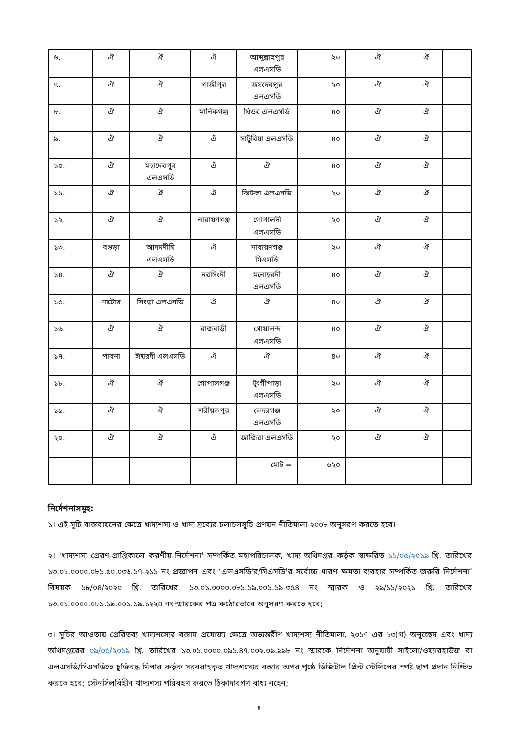| ৬. | ঐ | ঐ | ঐ | আব্দুল্লাহপুর এলএসডি | ২০ | ঐ | ঐ | |
| ৭. | ঐ | ঐ | গাজীপুর | জয়দেবপুর এলএসডি | ২০ | ঐ | ঐ | |
| ৮. | ঐ | ঐ | মানিকগঞ্জ | ঘিওর এলএসডি | ৪০ | ঐ | ঐ | |
| ৯. | ঐ | ঐ | ঐ | সাটুরিয়া এলএসডি | ৪০ | ঐ | ঐ | |
| ১০. | ঐ | মহাদেবপুর এলএসডি | ঐ | ঐ | ৪০ | ঐ | ঐ | |
| ১১. | ঐ | ঐ | ঐ | ঝিটকা এলএসডি | ২০ | ঐ | ঐ | |
| ১২. | ঐ | ঐ | নারায়ণগঞ্জ | গোপালদী এলএসডি | ২০ | ঐ | ঐ | |
| ১৩. | বগুড়া | আদমদীঘি এলএসডি | ঐ | নারায়ণগঞ্জ সিএসডি | ২০ | ঐ | ঐ | |
| ১৪. | ঐ | ঐ | নরসিংদী | মনোহরদী এলএসডি | ৪০ | ঐ | ঐ | |
| ১৫. | নাটোর | সিংড়া এলএসডি | ঐ | ঐ | ৪০ | ঐ | ঐ | |
| ১৬. | ঐ | ঐ | রাজবাড়ী | গোয়ালন্দ এলএসডি | ৪০ | ঐ | ঐ | |
| ১৭. | পাবনা | ঈশ্বরদী এলএসডি | ঐ | ঐ | ৪০ | ঐ | ঐ | |
| ১৮. | ঐ | ঐ | গোপালগঞ্জ | টুংগীপাড়া এলএসডি | ২০ | ঐ | ঐ | |
| ১৯. | ঐ | ঐ | শরীয়তপুর | ভেদরগঞ্জ এলএসডি | ২০ | ঐ | ঐ | |
| ২০. | ঐ | ঐ | ঐ | জাজিরা এলএসডি | ২০ | ঐ | ঐ | |
| | | | | মোট = | ৬২০ | | | |
নির্দেশনাসমূহ:
১। এই সূচি বাস্তবায়নের ক্ষেত্রে খাদ্যশস্য ও খাদ্য দ্রব্যের চলাচলসূচি প্রণয়ন নীতিমালা ২০০৮ অনুসরণ করতে হবে।
২। 'খাদ্যশস্য প্রেরণ-প্রাপ্তিকালে করণীয় নির্দেশনা' সম্পর্কিত মহাপরিচালক, খাদ্য অধিদপ্তর কর্তৃক স্বাক্ষরিত ১১/০৫/২০১৯ খ্রি. তারিখের ১৩.০১.০০০০.০৮১.৫০.০৩৬.১৭-২১১ নং প্রজ্ঞাপন এবং ‘এলএসডি'র/সিএসডি'র সর্বোচ্চ ধারণ ক্ষমতা ব্যবহার সম্পর্কিত জরুরি নির্দেশনা’ বিষয়ক ১৮/০৪/২০২০ খ্রি. তারিখের ১৩.০১.০০০০.০৮১.১৯.০০১.১৯-৩৫৪ নং স্মারক ও ২৯/১১/২০২১ খ্রি. তারিখের ১৩.০১.০০০০.০৮১.১৯.০০১.১৯.১২২৪ নং স্মারকের পত্র কঠোরভাবে অনুসরণ করতে হবে;
৩। সুচির আওতায় প্রেরিতব্য খাদ্যশস্যের বস্তায় প্রযোজ্য ক্ষেত্রে অভ্যন্তরীণ খাদ্যশস্য নীতিমালা, ২০১৭ এর ১৩(গ) অনুচ্ছেদ এবং খাদ্য অধিদপ্তরের ০৯/০৫/২০১৯ খ্রি. তারিখের ১৩.০১.০০০০.০৯১.৪৭.০০২.০৯.৯৯৮ নং স্মারকে নির্দেশনা অনুযায়ী সাইলো/ওয়্যারহাউজ বা এলএসডি/সিএসডিতে চুক্তিবদ্ধ মিলার কর্তৃক সরবরাহকৃত খাদ্যশস্যের বস্তার অপর পৃষ্ঠে ডিজিটাল প্রিন্ট স্টেন্সিলের স্পষ্ট ছাপ প্রদান নিশ্চিত করতে হবে; স্টেনসিলবিহীন খাদ্যশস্য পরিবহণ করতে ঠিকাদারগণ বাধ্য নহেন;
৪